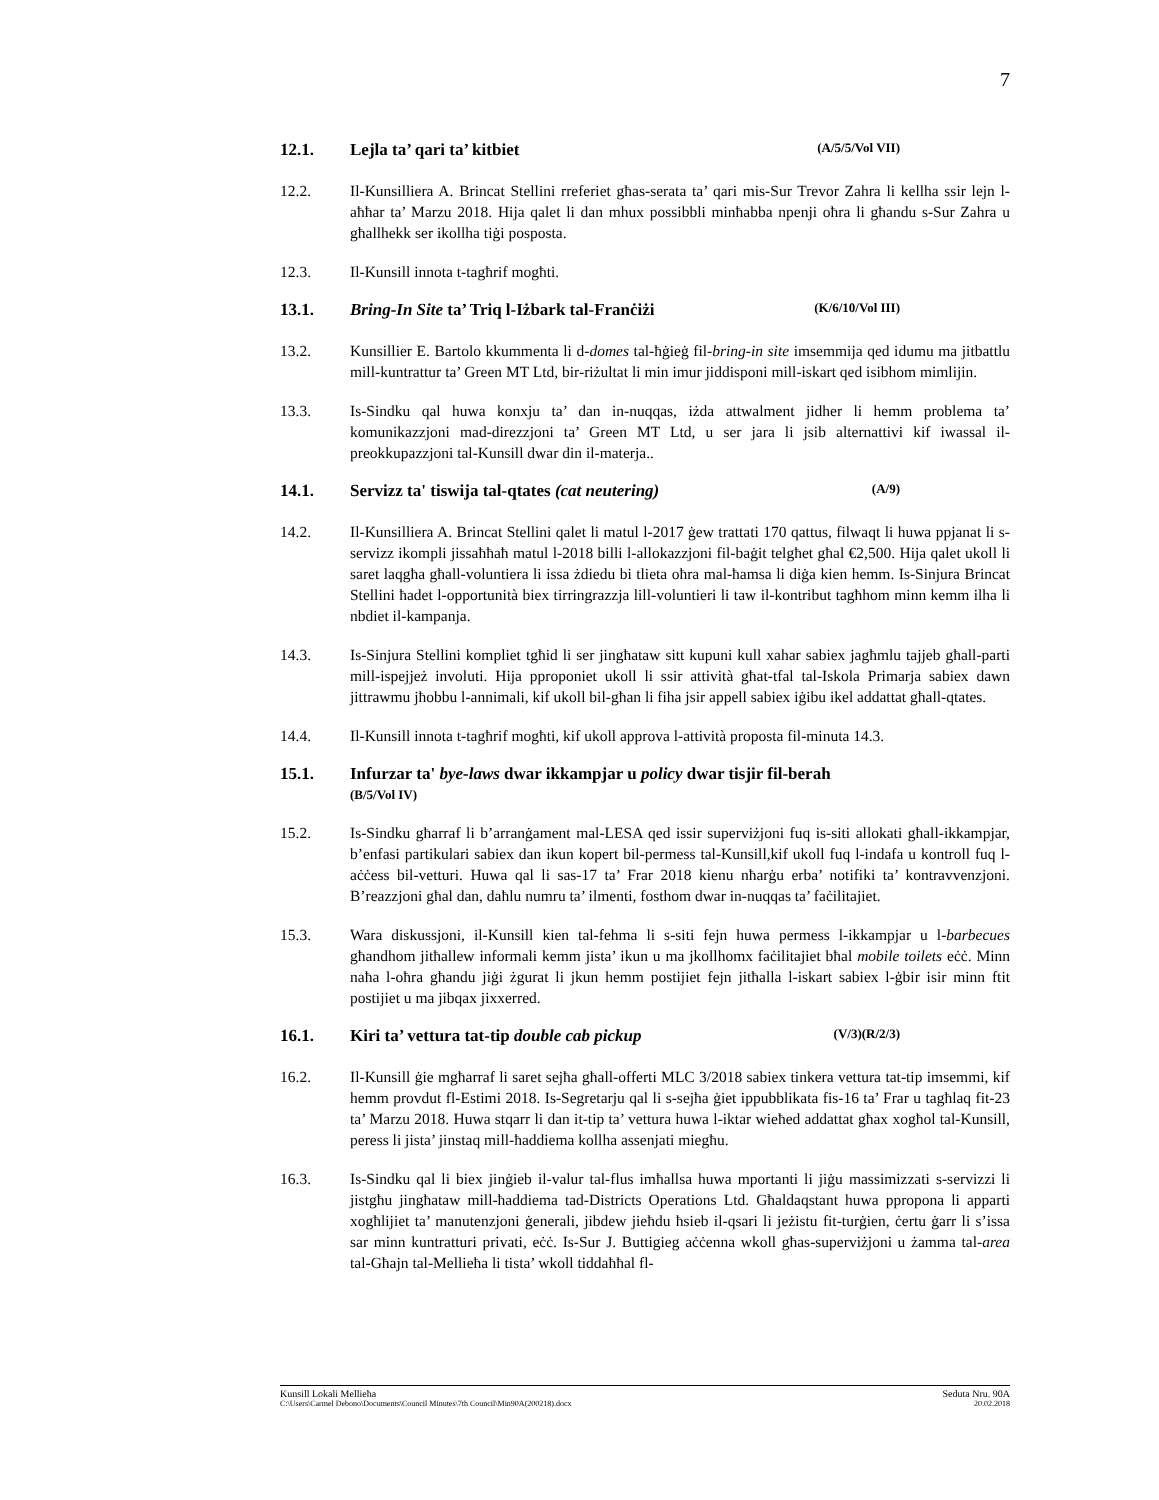7
12.1. Lejla ta’ qari ta’ kitbiet (A/5/5/Vol VII)
12.2. Il-Kunsilliera A. Brincat Stellini rreferiet għas-serata ta’ qari mis-Sur Trevor Zahra li kellha ssir lejn l-aħħar ta’ Marzu 2018. Hija qalet li dan mhux possibbli minħabba npenji oħra li għandu s-Sur Zahra u għallhekk ser ikollha tiġi posposta.
12.3. Il-Kunsill innota t-tagħrif mogħti.
13.1. Bring-In Site ta’ Triq l-Iżbark tal-Franċiżi (K/6/10/Vol III)
13.2. Kunsillier E. Bartolo kkummenta li d-domes tal-ħġieġ fil-bring-in site imsemmija qed idumu ma jitbattlu mill-kuntrattur ta’ Green MT Ltd, bir-riżultat li min imur jiddisponi mill-iskart qed isibhom mimlijin.
13.3. Is-Sindku qal huwa konxju ta’ dan in-nuqqas, iżda attwalment jidher li hemm problema ta’ komunikazzjoni mad-direzzjoni ta’ Green MT Ltd, u ser jara li jsib alternattivi kif iwassal il-preokkupazzjoni tal-Kunsill dwar din il-materja..
14.1. Servizz ta' tiswija tal-qtates (cat neutering) (A/9)
14.2. Il-Kunsilliera A. Brincat Stellini qalet li matul l-2017 ġew trattati 170 qattus, filwaqt li huwa ppjanat li s-servizz ikompli jissaħħaħ matul l-2018 billi l-allokazzjoni fil-baġit telgħet għal €2,500. Hija qalet ukoll li saret laqgħa għall-voluntiera li issa żdiedu bi tlieta oħra mal-ħamsa li diġa kien hemm. Is-Sinjura Brincat Stellini ħadet l-opportunità biex tirringrazzja lill-voluntieri li taw il-kontribut tagħhom minn kemm ilha li nbdiet il-kampanja.
14.3. Is-Sinjura Stellini kompliet tgħid li ser jingħataw sitt kupuni kull xahar sabiex jagħmlu tajjeb għall-parti mill-ispejjeż involuti. Hija pproponiet ukoll li ssir attività għat-tfal tal-Iskola Primarja sabiex dawn jittrawmu jħobbu l-annimali, kif ukoll bil-għan li fiha jsir appell sabiex iġibu ikel addattat għall-qtates.
14.4. Il-Kunsill innota t-tagħrif mogħti, kif ukoll approva l-attività proposta fil-minuta 14.3.
15.1. Infurzar ta' bye-laws dwar ikkampjar u policy dwar tisjir fil-berah
(B/5/Vol IV)
15.2. Is-Sindku għarraf li b’arranġament mal-LESA qed issir superviżjoni fuq is-siti allokati għall-ikkampjar, b’enfasi partikulari sabiex dan ikun kopert bil-permess tal-Kunsill,kif ukoll fuq l-indafa u kontroll fuq l-aċċess bil-vetturi. Huwa qal li sas-17 ta’ Frar 2018 kienu nħarġu erba’ notifiki ta’ kontravvenzjoni. B’reazzjoni għal dan, daħlu numru ta’ ilmenti, fosthom dwar in-nuqqas ta’ faċilitajiet.
15.3. Wara diskussjoni, il-Kunsill kien tal-fehma li s-siti fejn huwa permess l-ikkampjar u l-barbecues għandhom jitħallew informali kemm jista’ ikun u ma jkollhomx faċilitajiet bħal mobile toilets eċċ. Minn naħa l-oħra għandu jiġi żgurat li jkun hemm postijiet fejn jitħalla l-iskart sabiex l-ġbir isir minn ftit postijiet u ma jibqax jixxerred.
16.1. Kiri ta’ vettura tat-tip double cab pickup (V/3)(R/2/3)
16.2. Il-Kunsill ġie mgħarraf li saret sejħa għall-offerti MLC 3/2018 sabiex tinkera vettura tat-tip imsemmi, kif hemm provdut fl-Estimi 2018. Is-Segretarju qal li s-sejħa ġiet ippubblikata fis-16 ta’ Frar u tagħlaq fit-23 ta’ Marzu 2018. Huwa stqarr li dan it-tip ta’ vettura huwa l-iktar wieħed addattat għax xogħol tal-Kunsill, peress li jista’ jinstaq mill-ħaddiema kollha assenjati miegħu.
16.3. Is-Sindku qal li biex jinġieb il-valur tal-flus imħallsa huwa mportanti li jiġu massimizzati s-servizzi li jistgħu jingħataw mill-ħaddiema tad-Districts Operations Ltd. Għaldaqstant huwa ppropona li apparti xogħlijiet ta’ manutenzjoni ġenerali, jibdew jieħdu ħsieb il-qsari li jeżistu fit-turġien, ċertu ġarr li s’issa sar minn kuntratturi privati, eċċ. Is-Sur J. Buttigieg aċċenna wkoll għas-superviżjoni u żamma tal-area tal-Għajn tal-Mellieħa li tista’ wkoll tiddaħħal fl-
Kunsill Lokali Mellieħa Seduta Nru. 90A
C:\Users\Carmel Debono\Documents\Council Minutes\7th Council\Min90A(200218).docx 20.02.2018